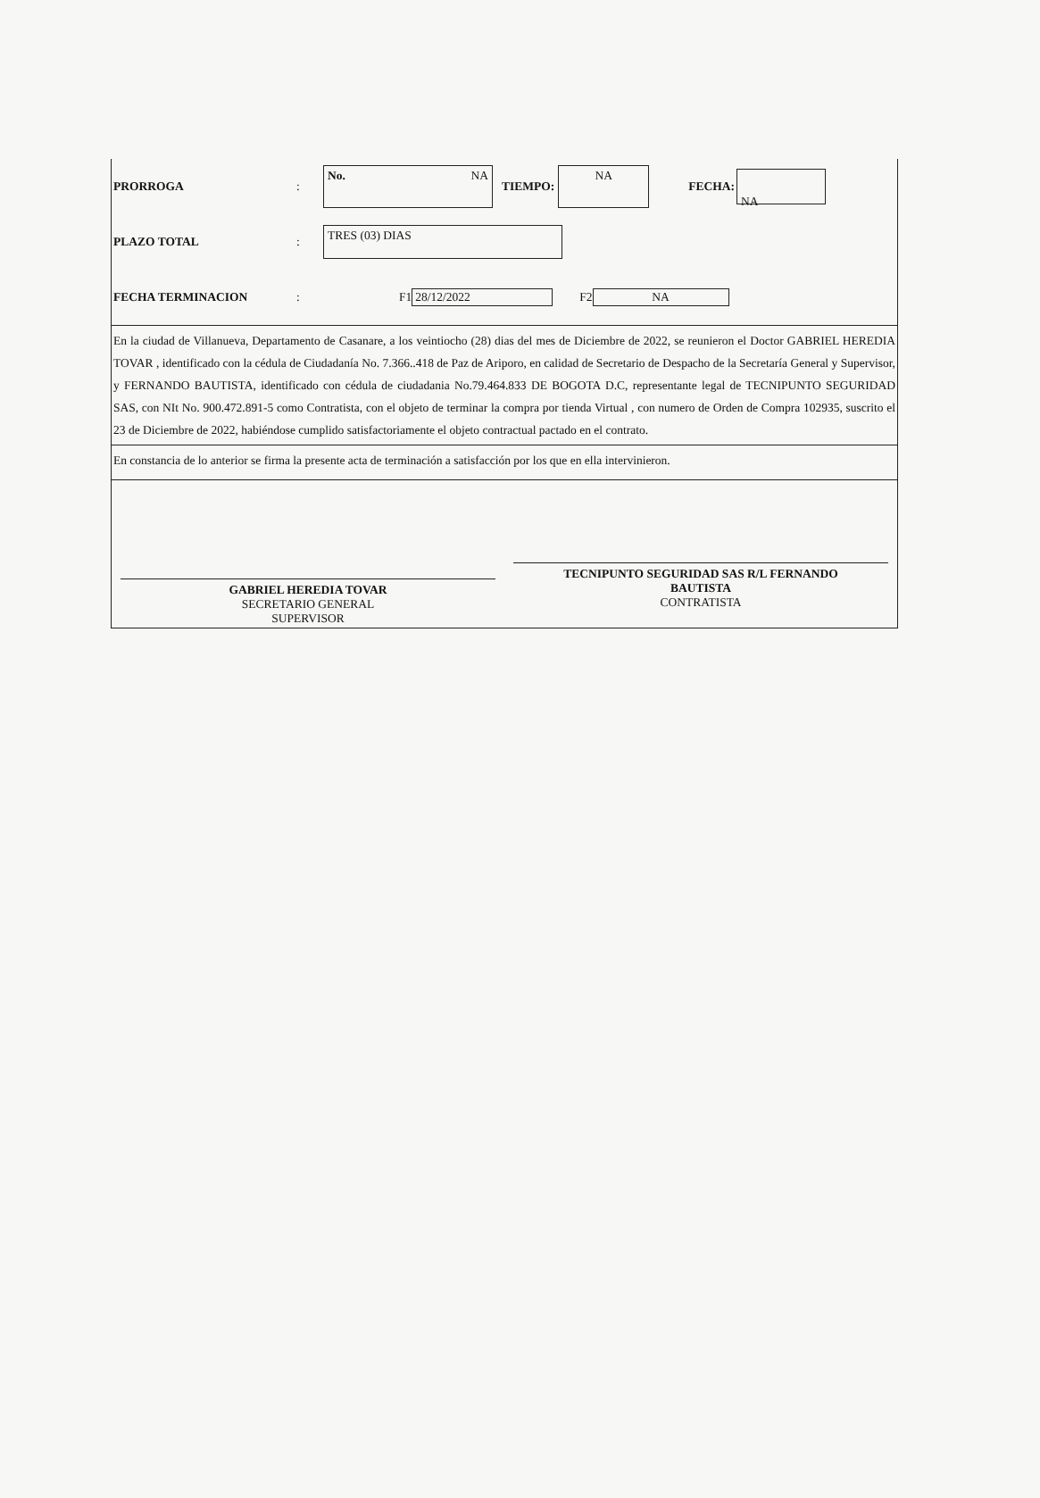PRORROGA :
No. NA
TIEMPO:
NA
FECHA:
NA
PLAZO TOTAL :
TRES (03) DIAS
FECHA TERMINACION : F1 28/12/2022 F2 NA
En la ciudad de Villanueva, Departamento de Casanare, a los veintiocho (28) dias del mes de Diciembre de 2022, se reunieron el Doctor GABRIEL HEREDIA TOVAR , identificado con la cédula de Ciudadanía No. 7.366..418 de Paz de Ariporo, en calidad de Secretario de Despacho de la Secretaría General y Supervisor, y FERNANDO BAUTISTA, identificado con cédula de ciudadania No.79.464.833 DE BOGOTA D.C, representante legal de TECNIPUNTO SEGURIDAD SAS, con NIt No. 900.472.891-5 como Contratista, con el objeto de terminar la compra por tienda Virtual , con numero de Orden de Compra 102935, suscrito el 23 de Diciembre de 2022, habiéndose cumplido satisfactoriamente el objeto contractual pactado en el contrato.
En constancia de lo anterior se firma la presente acta de terminación a satisfacción por los que en ella intervinieron.
GABRIEL HEREDIA TOVAR
SECRETARIO GENERAL
SUPERVISOR
TECNIPUNTO SEGURIDAD SAS R/L FERNANDO
BAUTISTA
CONTRATISTA